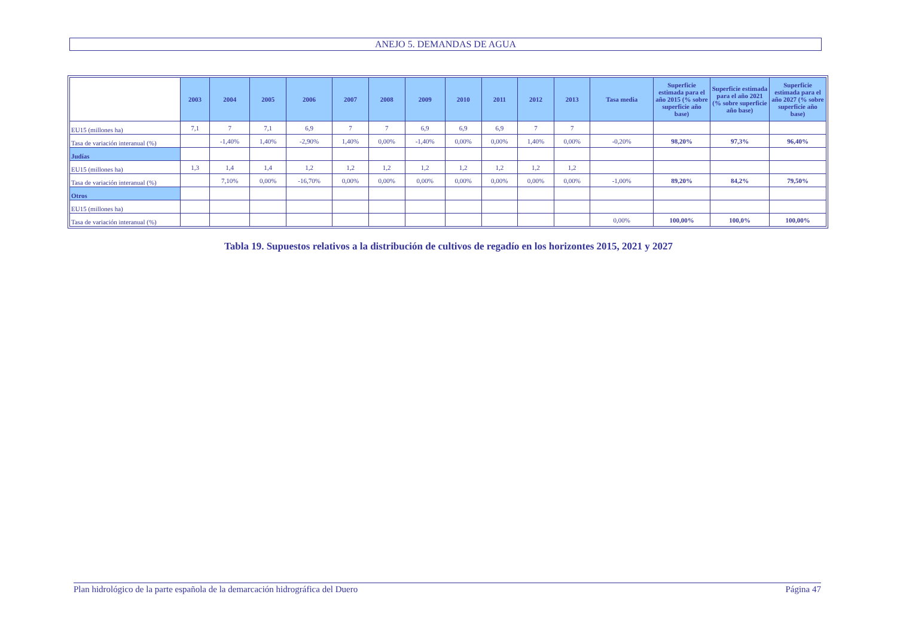ANEJO 5. DEMANDAS DE AGUA
| | 2003 | 2004 | 2005 | 2006 | 2007 | 2008 | 2009 | 2010 | 2011 | 2012 | 2013 | Tasa media | Superficie estimada para el año 2015 (% sobre superficie año base) | Superficie estimada para el año 2021 (% sobre superficie año base) | Superficie estimada para el año 2027 (% sobre superficie año base) |
| --- | --- | --- | --- | --- | --- | --- | --- | --- | --- | --- | --- | --- | --- | --- | --- |
| EU15 (millones ha) | 7,1 | 7 | 7,1 | 6,9 | 7 | 7 | 6,9 | 6,9 | 6,9 | 7 | 7 | | | | |
| Tasa de variación interanual (%) | | -1,40% | 1,40% | -2,90% | 1,40% | 0,00% | -1,40% | 0,00% | 0,00% | 1,40% | 0,00% | -0,20% | 98,20% | 97,3% | 96,40% |
| Judías | | | | | | | | | | | | | | | |
| EU15 (millones ha) | 1,3 | 1,4 | 1,4 | 1,2 | 1,2 | 1,2 | 1,2 | 1,2 | 1,2 | 1,2 | 1,2 | | | | |
| Tasa de variación interanual (%) | | 7,10% | 0,00% | -16,70% | 0,00% | 0,00% | 0,00% | 0,00% | 0,00% | 0,00% | 0,00% | -1,00% | 89,20% | 84,2% | 79,50% |
| Otros | | | | | | | | | | | | | | | |
| EU15 (millones ha) | | | | | | | | | | | | | | | |
| Tasa de variación interanual (%) | | | | | | | | | | | | 0,00% | 100,00% | 100,0% | 100,00% |
Tabla 19. Supuestos relativos a la distribución de cultivos de regadío en los horizontes 2015, 2021 y 2027
Plan hidrológico de la parte española de la demarcación hidrográfica del Duero Página 47